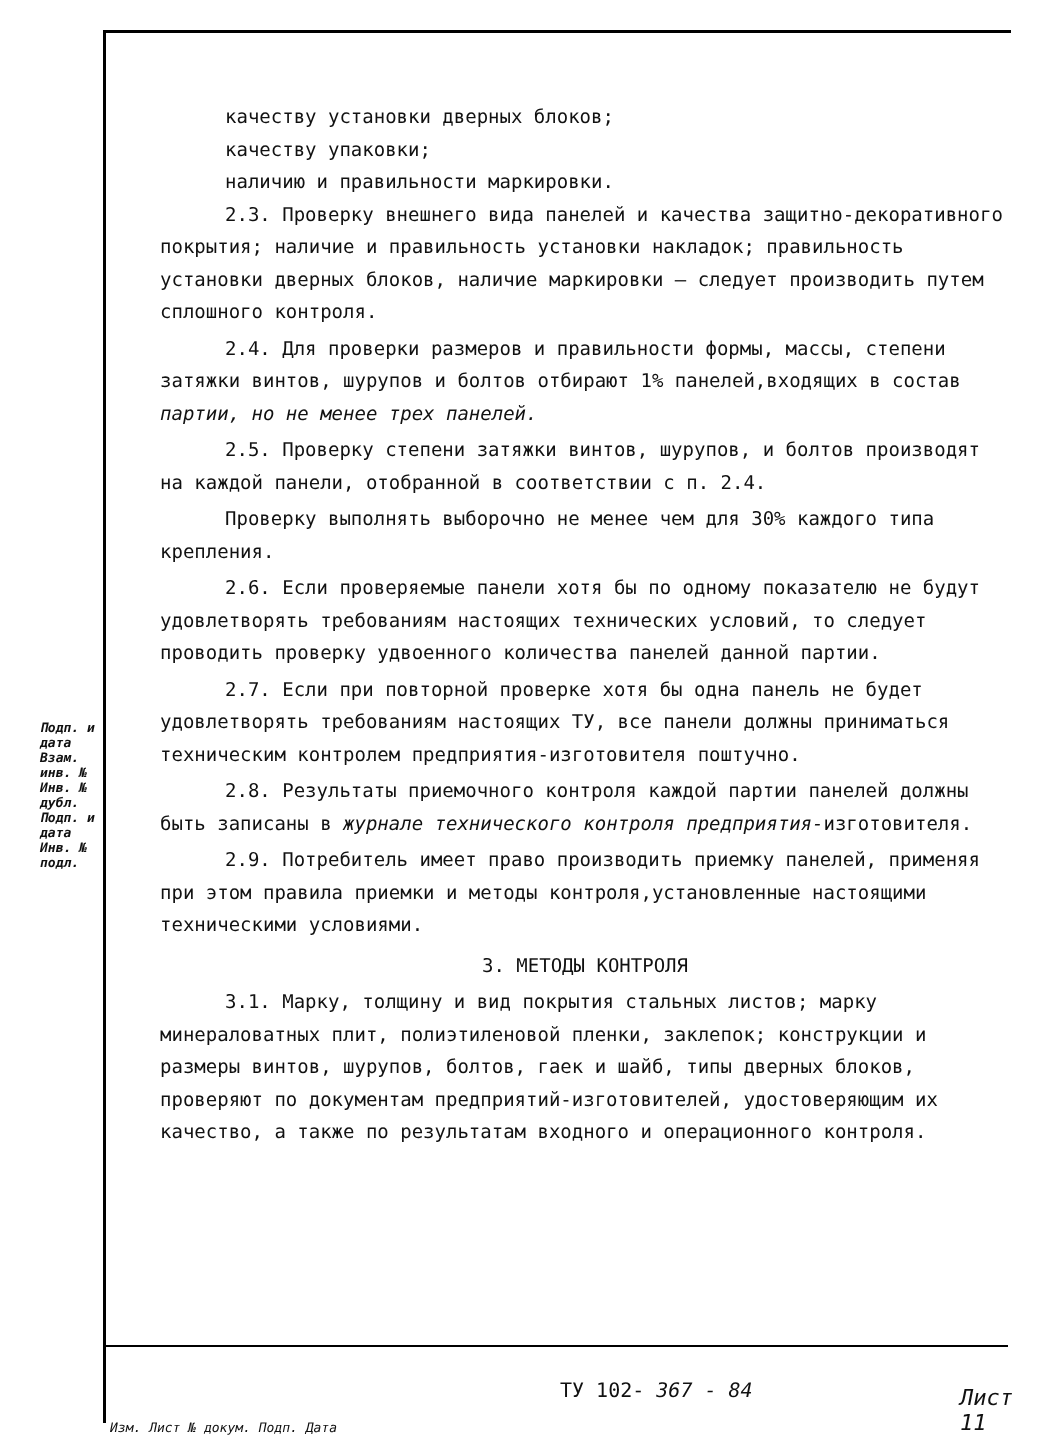качеству установки дверных блоков;
качеству упаковки;
наличию и правильности маркировки.
2.3. Проверку внешнего вида панелей и качества защитно-декоративного покрытия; наличие и правильность установки накладок; правильность установки дверных блоков, наличие маркировки – следует производить путем сплошного контроля.
2.4. Для проверки размеров и правильности формы, массы, степени затяжки винтов, шурупов и болтов отбирают 1% панелей,входящих в состав партии, но не менее трех панелей.
2.5. Проверку степени затяжки винтов, шурупов, и болтов производят на каждой панели, отобранной в соответствии с п. 2.4.
Проверку выполнять выборочно не менее чем для 30% каждого типа крепления.
2.6. Если проверяемые панели хотя бы по одному показателю не будут удовлетворять требованиям настоящих технических условий, то следует проводить проверку удвоенного количества панелей данной партии.
2.7. Если при повторной проверке хотя бы одна панель не будет удовлетворять требованиям настоящих ТУ, все панели должны приниматься техническим контролем предприятия-изготовителя поштучно.
2.8. Результаты приемочного контроля каждой партии панелей должны быть записаны в журнале технического контроля предприятия-изготовителя.
2.9. Потребитель имеет право производить приемку панелей, применяя при этом правила приемки и методы контроля,установленные настоящими техническими условиями.
3. МЕТОДЫ КОНТРОЛЯ
3.1. Марку, толщину и вид покрытия стальных листов; марку минераловатных плит, полиэтиленовой пленки, заклепок; конструкции и размеры винтов, шурупов, болтов, гаек и шайб, типы дверных блоков, проверяют по документам предприятий-изготовителей, удостоверяющим их качество, а также по результатам входного и операционного контроля.
Подп. и дата Взам. инв. № Инв. № дубл. Подп. и дата Инв. № подл.
ТУ 102- 367 - 84 Лист 11
Изм. Лист № докум. Подп. Дата